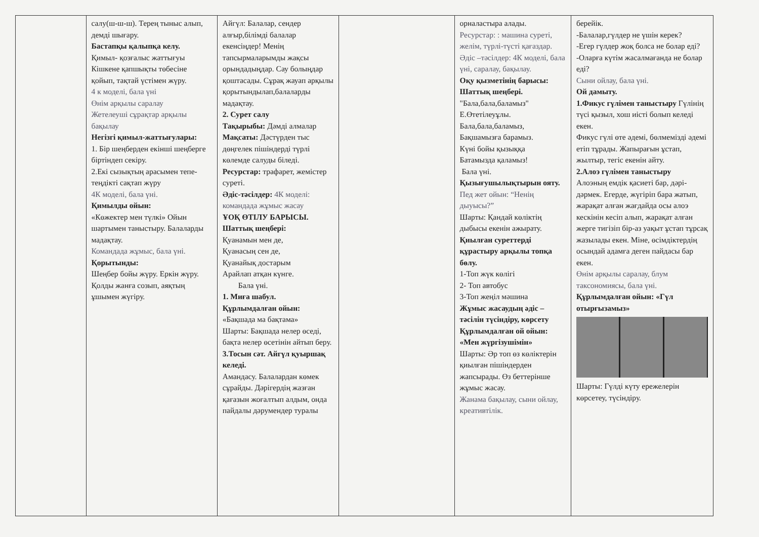| | салу(ш-ш-ш). Терең тыныс алып, демді шығару. Бастапқы қалыпқа келу. Қимыл- қозғалыс жаттығуы Кішкене қапшықты төбесіне қойып, тақтай үстімен жүру. 4 к моделі, бала үні Өнім арқылы саралау Жетелеуші сұрақтар арқылы бақылау Негізгі қимыл-жаттығулары: 1. Бір шеңберден екінші шеңберге біртіндеп секіру. 2.Екі сызықтың арасымен тепе-теңдікті сақтап жүру 4К моделі, бала үні. Қимылды ойын: «Көжектер мен түлкі» Ойын шартымен таныстыру. Балаларды мадақтау. Командада жұмыс, бала үні. Қорытынды: Шеңбер бойы жүру. Еркін жүру. Қолды жанға созып, аяқтың ұшымен жүгіру. | Айгүл: Балалар, сендер алғыр,білімді балалар екенсіңдер! Менің тапсырмаларымды жақсы орындадыңдар. Сау болыңдар қоштасады. Сұрақ жауап арқылы қорытындылап,балаларды мадақтау. 2. Сурет салу Тақырыбы: Дәмді алмалар Мақсаты: Дәстүрден тыс дөңгелек пішіндерді түрлі көлемде салуды біледі. Ресурстар: трафарет, жемістер суреті. Әдіс-тәсілдер: 4К моделі: командада жұмыс жасау ҰОҚ ӨТІЛУ БАРЫСЫ. Шаттық шеңбері: Қуанамын мен де, Қуанасың сен де, Қуанайық достарым Арайлап атқан күнге. Бала үні. 1. Миға шабул. Құрлымдалған ойын: «Бақшада ма бақтама» Шарты: Бақшада нелер өседі, бақта нелер өсетінін айтып беру. 3.Тосын сәт. Айгүл қуыршақ келеді. Амандасу. Балалардан көмек сұрайды. Дәрігердің жазған қағазын жоғалтып алдым, онда пайдалы дәрумендер туралы | | орналастыра алады. Ресурстар: : машина суреті, желім, түрлі-түсті қағаздар. Әдіс –тәсілдер: 4К моделі, бала үні, саралау, бақылау. Оқу қызметінің барысы: Шаттық шеңбері. "Бала,бала,баламыз" Е.Өтетілеуұлы. Бала,бала,баламыз, Бақшамызға барамыз. Күні бойы қызыққа Батамызда қаламыз! Бала үні. Қызығушылықтырын ояту. Пед жет ойын: “Ненің дыуысы?” Шарты: Қандай көліктің дыбысы екенін ажырату. Қиылған суреттерді құрастыру арқылы топқа бөлу. 1-Топ жүк көлігі 2- Топ автобус 3-Топ жеңіл мәшина Жұмыс жасаудың әдіс – тәсілін түсіндіру, көрсету Құрлымдалған ой ойын: «Мен жүргізушімін» Шарты: Әр топ өз көліктерін қиылған пішіндерден жапсырады. Өз беттерінше жұмыс жасау. Жанама бақылау, сыни ойлау, креативтілік. | берейік. -Балалар,гүлдер не үшін керек? -Егер гүлдер жоқ болса не болар еді? -Оларға күтім жасалмағанда не болар еді? Сыни ойлау, бала үні. Ой дамыту. 1.Фикус гүлімен таныстыру Гүлінің түсі қызыл, хош иісті болып келеді екен. Фикус гүлі өте әдемі, бөлмемізді әдемі етіп тұрады. Жапырағын ұстап, жылтыр, тегіс екенін айту. 2.Алоэ гүлімен таныстыру Алоэның емдік қасиеті бар, дәрі-дәрмек. Егерде, жүгіріп бара жатып, жарақат алған жағдайда осы алоэ кескінін кесіп алып, жарақат алған жерге тигізіп бір-аз уақыт ұстап тұрсақ жазылады екен. Міне, өсімдіктердің осындай адамға деген пайдасы бар екен. Өнім арқылы саралау, блум таксономиясы, бала үні. Құрлымдалған ойын: «Гүл отырғызамыз» Шарты: Гүлді күту ережелерін көрсетеу, түсіндіру. |